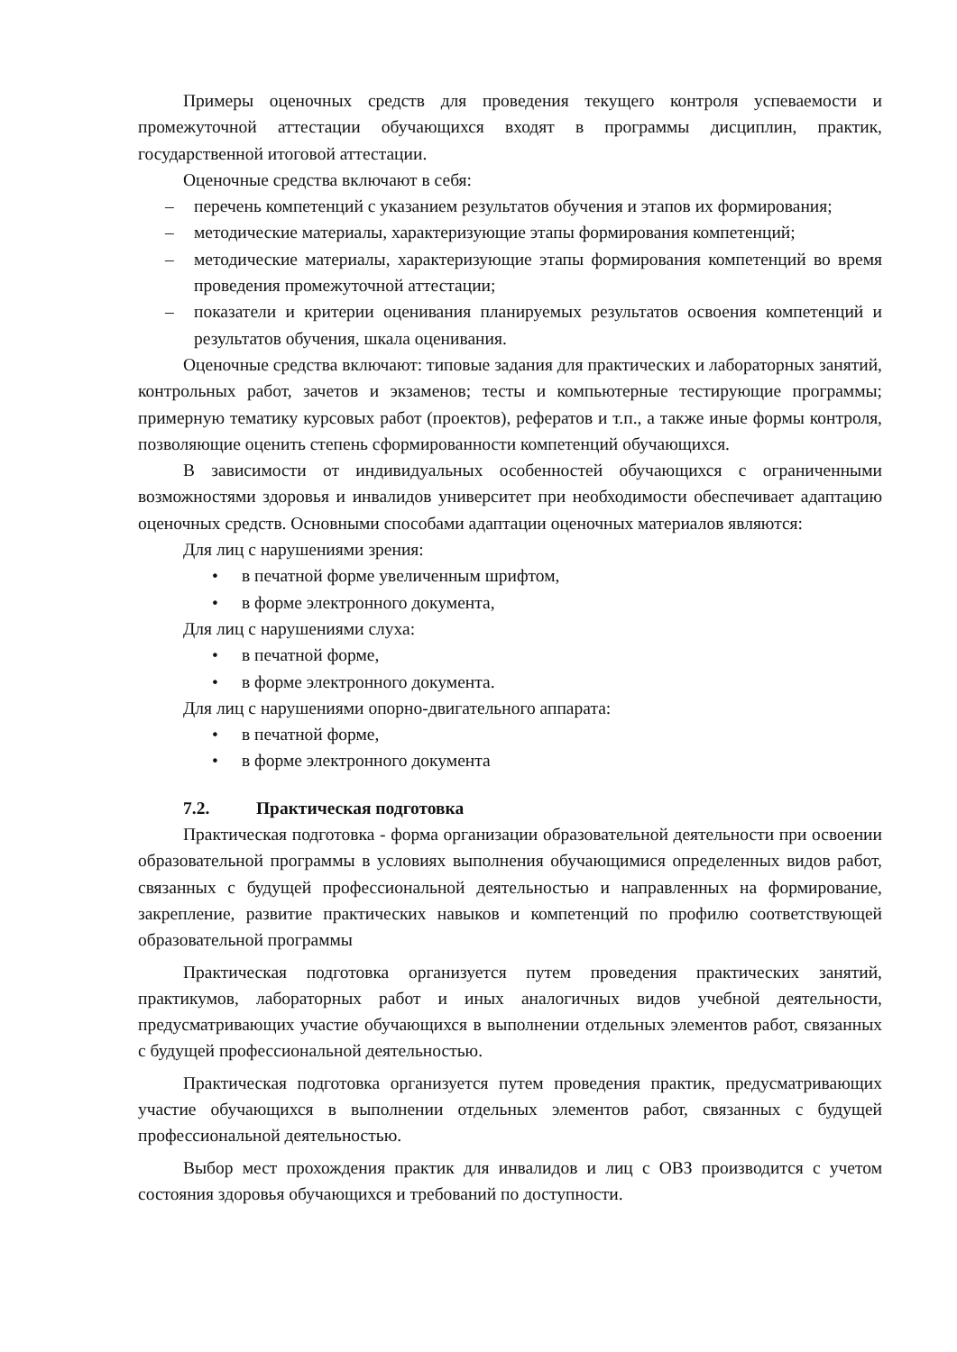Примеры оценочных средств для проведения текущего контроля успеваемости и промежуточной аттестации обучающихся входят в программы дисциплин, практик, государственной итоговой аттестации.
Оценочные средства включают в себя:
– перечень компетенций с указанием результатов обучения и этапов их формирования;
– методические материалы, характеризующие этапы формирования компетенций;
– методические материалы, характеризующие этапы формирования компетенций во время проведения промежуточной аттестации;
– показатели и критерии оценивания планируемых результатов освоения компетенций и результатов обучения, шкала оценивания.
Оценочные средства включают: типовые задания для практических и лабораторных занятий, контрольных работ, зачетов и экзаменов; тесты и компьютерные тестирующие программы; примерную тематику курсовых работ (проектов), рефератов и т.п., а также иные формы контроля, позволяющие оценить степень сформированности компетенций обучающихся.
В зависимости от индивидуальных особенностей обучающихся с ограниченными возможностями здоровья и инвалидов университет при необходимости обеспечивает адаптацию оценочных средств. Основными способами адаптации оценочных материалов являются:
Для лиц с нарушениями зрения:
• в печатной форме увеличенным шрифтом,
• в форме электронного документа,
Для лиц с нарушениями слуха:
• в печатной форме,
• в форме электронного документа.
Для лиц с нарушениями опорно-двигательного аппарата:
• в печатной форме,
• в форме электронного документа
7.2. Практическая подготовка
Практическая подготовка - форма организации образовательной деятельности при освоении образовательной программы в условиях выполнения обучающимися определенных видов работ, связанных с будущей профессиональной деятельностью и направленных на формирование, закрепление, развитие практических навыков и компетенций по профилю соответствующей образовательной программы
Практическая подготовка организуется путем проведения практических занятий, практикумов, лабораторных работ и иных аналогичных видов учебной деятельности, предусматривающих участие обучающихся в выполнении отдельных элементов работ, связанных с будущей профессиональной деятельностью.
Практическая подготовка организуется путем проведения практик, предусматривающих участие обучающихся в выполнении отдельных элементов работ, связанных с будущей профессиональной деятельностью.
Выбор мест прохождения практик для инвалидов и лиц с ОВЗ производится с учетом состояния здоровья обучающихся и требований по доступности.